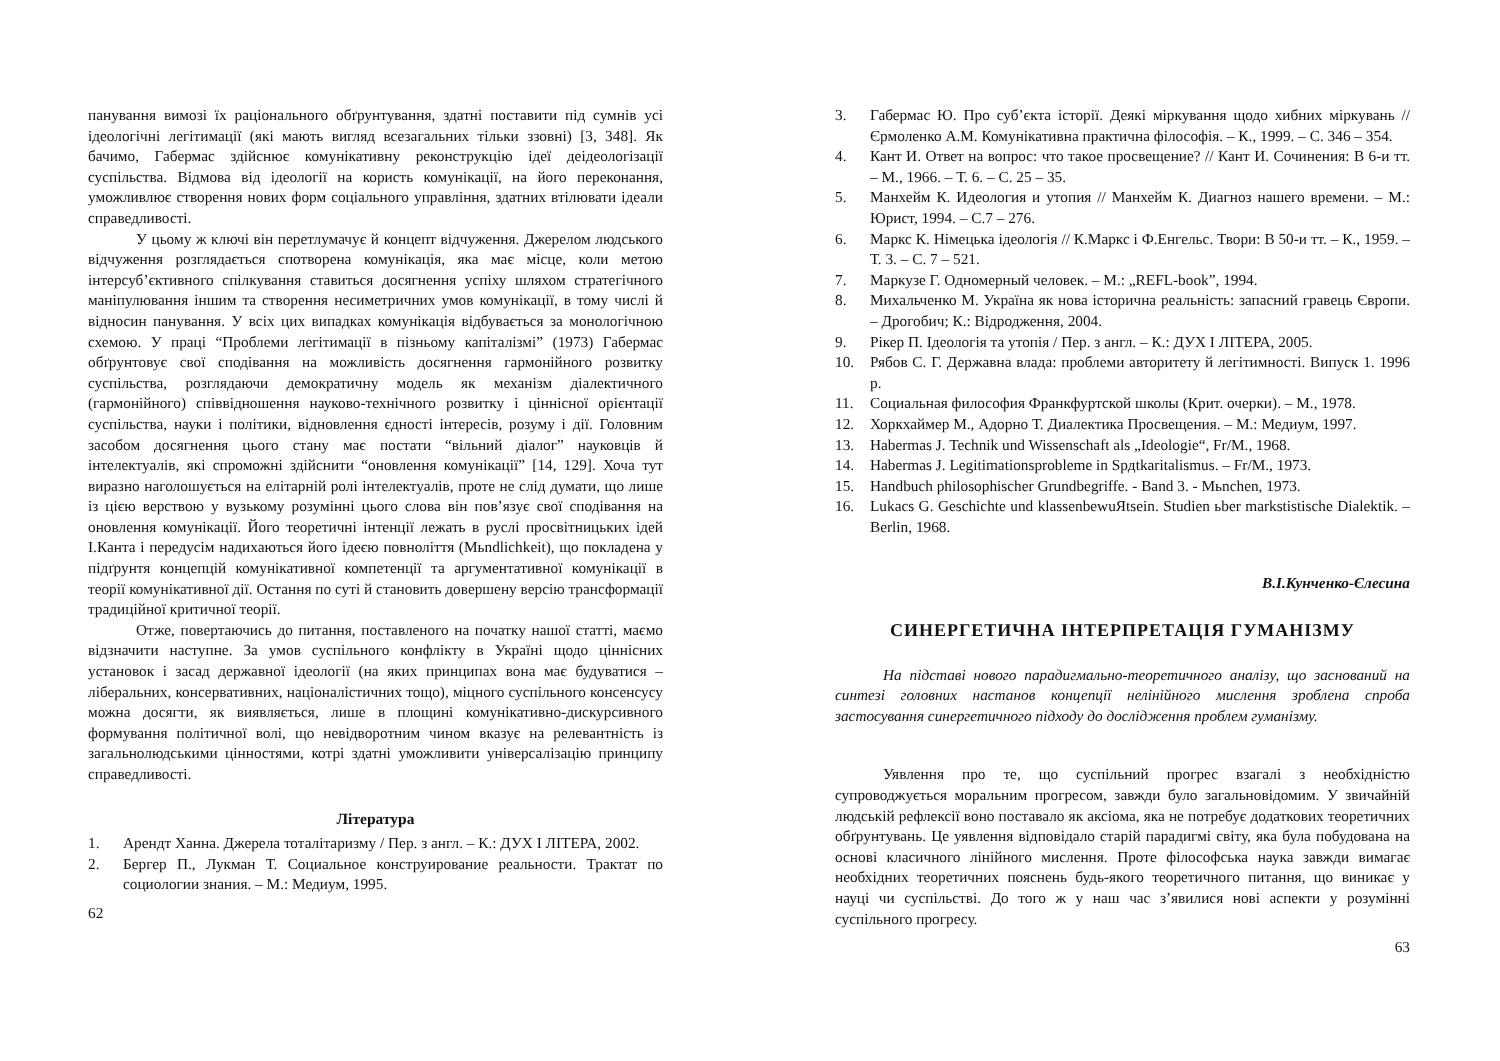панування вимозі їх раціонального обґрунтування, здатні поставити під сумнів усі ідеологічні легітимації (які мають вигляд всезагальних тільки ззовні) [3, 348]. Як бачимо, Габермас здійснює комунікативну реконструкцію ідеї деідеологізації суспільства. Відмова від ідеології на користь комунікації, на його переконання, уможливлює створення нових форм соціального управління, здатних втілювати ідеали справедливості.
У цьому ж ключі він перетлумачує й концепт відчуження. Джерелом людського відчуження розглядається спотворена комунікація, яка має місце, коли метою інтерсуб’єктивного спілкування ставиться досягнення успіху шляхом стратегічного маніпулювання іншим та створення несиметричних умов комунікації, в тому числі й відносин панування. У всіх цих випадках комунікація відбувається за монологічною схемою. У праці “Проблеми легітимації в пізньому капіталізмі” (1973) Габермас обґрунтовує свої сподівання на можливість досягнення гармонійного розвитку суспільства, розглядаючи демократичну модель як механізм діалектичного (гармонійного) співвідношення науково-технічного розвитку і ціннісної орієнтації суспільства, науки і політики, відновлення єдності інтересів, розуму і дії. Головним засобом досягнення цього стану має постати “вільний діалог” науковців й інтелектуалів, які спроможні здійснити “оновлення комунікації” [14, 129]. Хоча тут виразно наголошується на елітарній ролі інтелектуалів, проте не слід думати, що лише із цією верствою у вузькому розумінні цього слова він пов’язує свої сподівання на оновлення комунікації. Його теоретичні інтенції лежать в руслі просвітницьких ідей І.Канта і передусім надихаються його ідеєю повноліття (Mьndlichkeit), що покладена у підґрунтя концепцій комунікативної компетенції та аргументативної комунікації в теорії комунікативної дії. Остання по суті й становить довершену версію трансформації традиційної критичної теорії.
Отже, повертаючись до питання, поставленого на початку нашої статті, маємо відзначити наступне. За умов суспільного конфлікту в Україні щодо ціннісних установок і засад державної ідеології (на яких принципах вона має будуватися – ліберальних, консервативних, націоналістичних тощо), міцного суспільного консенсусу можна досягти, як виявляється, лише в площині комунікативно-дискурсивного формування політичної волі, що невідворотним чином вказує на релевантність із загальнолюдськими цінностями, котрі здатні уможливити універсалізацію принципу справедливості.
Література
1. Арендт Ханна. Джерела тоталітаризму / Пер. з англ. – К.: ДУХ І ЛІТЕРА, 2002.
2. Бергер П., Лукман Т. Социальное конструирование реальности. Трактат по социологии знания. – М.: Медиум, 1995.
62
3. Габермас Ю. Про суб’єкта історії. Деякі міркування щодо хибних міркувань // Єрмоленко А.М. Комунікативна практична філософія. – К., 1999. – С. 346 – 354.
4. Кант И. Ответ на вопрос: что такое просвещение? // Кант И. Сочинения: В 6-и тт. – М., 1966. – Т. 6. – С. 25 – 35.
5. Манхейм К. Идеология и утопия // Манхейм К. Диагноз нашего времени. – М.: Юрист, 1994. – С.7 – 276.
6. Маркс К. Німецька ідеологія // К.Маркс і Ф.Енгельс. Твори: В 50-и тт. – К., 1959. – Т. 3. – С. 7 – 521.
7. Маркузе Г. Одномерный человек. – М.: „REFL-book”, 1994.
8. Михальченко М. Україна як нова історична реальність: запасний гравець Європи. – Дрогобич; К.: Відродження, 2004.
9. Рікер П. Ідеологія та утопія / Пер. з англ. – К.: ДУХ І ЛІТЕРА, 2005.
10. Рябов С. Г. Державна влада: проблеми авторитету й легітимності. Випуск 1. 1996 р.
11. Социальная философия Франкфуртской школы (Крит. очерки). – М., 1978.
12. Хоркхаймер М., Адорно Т. Диалектика Просвещения. – М.: Медиум, 1997.
13. Habermas J. Technik und Wissenschaft als „Ideologie“, Fr/M., 1968.
14. Habermas J. Legitimationsprobleme in Spдtkaritalismus. – Fr/M., 1973.
15. Handbuch philosophischer Grundbegriffe. - Band 3. - Mьnchen, 1973.
16. Lukacs G. Geschichte und klassenbewuЯtsein. Studien ьber markstistische Dialektik. – Berlin, 1968.
В.І.Кунченко-Єлесина
СИНЕРГЕТИЧНА ІНТЕРПРЕТАЦІЯ ГУМАНІЗМУ
На підставі нового парадигмально-теоретичного аналізу, що заснований на синтезі головних настанов концепції нелінійного мислення зроблена спроба застосування синергетичного підходу до дослідження проблем гуманізму.
Уявлення про те, що суспільний прогрес взагалі з необхідністю супроводжується моральним прогресом, завжди було загальновідомим. У звичайній людській рефлексії воно поставало як аксіома, яка не потребує додаткових теоретичних обґрунтувань. Це уявлення відповідало старій парадигмі світу, яка була побудована на основі класичного лінійного мислення. Проте філософська наука завжди вимагає необхідних теоретичних пояснень будь-якого теоретичного питання, що виникає у науці чи суспільстві. До того ж у наш час з’явилися нові аспекти у розумінні суспільного прогресу.
63